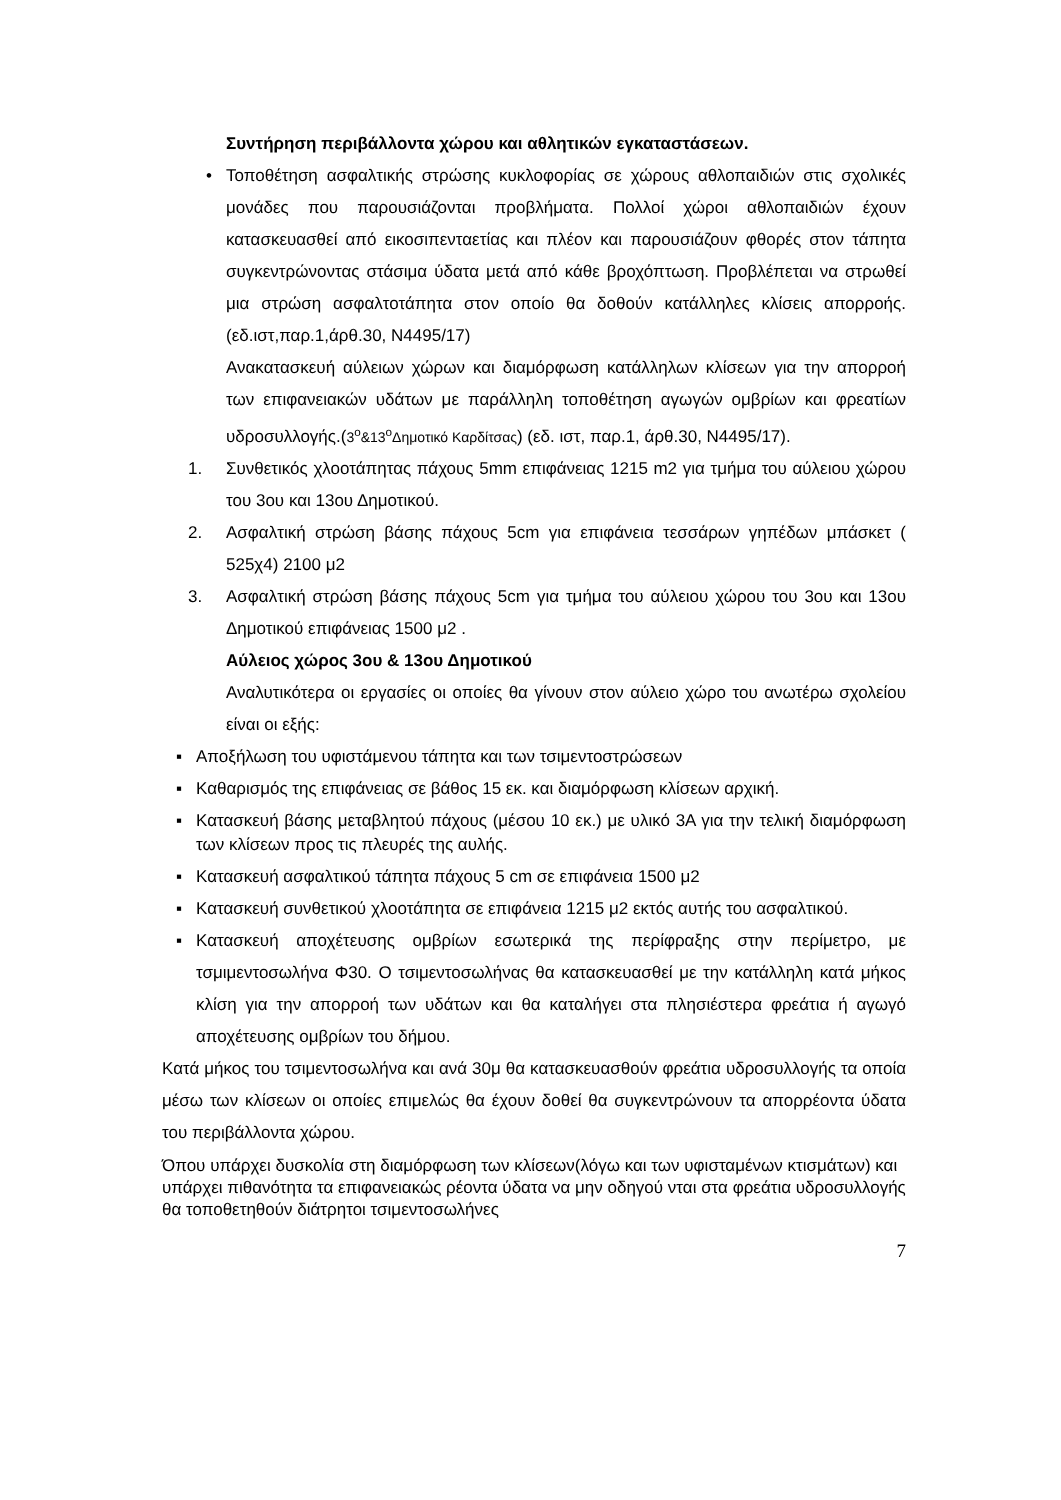Συντήρηση περιβάλλοντα χώρου και αθλητικών εγκαταστάσεων.
• Τοποθέτηση ασφαλτικής στρώσης κυκλοφορίας σε χώρους αθλοπαιδιών στις σχολικές μονάδες που παρουσιάζονται προβλήματα. Πολλοί χώροι αθλοπαιδιών έχουν κατασκευασθεί από εικοσιπενταετίας και πλέον και παρουσιάζουν φθορές στον τάπητα συγκεντρώνοντας στάσιμα ύδατα μετά από κάθε βροχόπτωση. Προβλέπεται να στρωθεί μια στρώση ασφαλτοτάπητα στον οποίο θα δοθούν κατάλληλες κλίσεις απορροής.(εδ.ιστ,παρ.1,άρθ.30, Ν4495/17)
Ανακατασκευή αύλειων χώρων και διαμόρφωση κατάλληλων κλίσεων για την απορροή των επιφανειακών υδάτων με παράλληλη τοποθέτηση αγωγών ομβρίων και φρεατίων υδροσυλλογής.(3<sup>ο</sup>&13<sup>ο</sup>Δημοτικό Καρδίτσας) (εδ. ιστ, παρ.1, άρθ.30, Ν4495/17).
1. Συνθετικός χλοοτάπητας πάχους 5mm επιφάνειας 1215 m2 για τμήμα του αύλειου χώρου του 3ου και 13ου Δημοτικού.
2. Ασφαλτική στρώση βάσης πάχους 5cm για επιφάνεια τεσσάρων γηπέδων μπάσκετ ( 525χ4) 2100 μ2
3. Ασφαλτική στρώση βάσης πάχους 5cm για τμήμα του αύλειου χώρου του 3ου και 13ου Δημοτικού επιφάνειας 1500 μ2 .
Αύλειος χώρος 3ου & 13ου Δημοτικού
Αναλυτικότερα οι εργασίες οι οποίες θα γίνουν στον αύλειο χώρο του ανωτέρω σχολείου είναι οι εξής:
▪ Αποξήλωση του υφιστάμενου τάπητα και των τσιμεντοστρώσεων
▪ Καθαρισμός της επιφάνειας σε βάθος 15 εκ. και διαμόρφωση κλίσεων αρχική.
▪
Κατασκευή βάσης μεταβλητού πάχους (μέσου 10 εκ.) με υλικό 3Α για την τελική διαμόρφωση των κλίσεων προς τις πλευρές της αυλής.
▪ Κατασκευή ασφαλτικού τάπητα πάχους 5 cm σε επιφάνεια 1500 μ2
▪ Κατασκευή συνθετικού χλοοτάπητα σε επιφάνεια 1215 μ2 εκτός αυτής του ασφαλτικού.
▪ Κατασκευή αποχέτευσης ομβρίων εσωτερικά της περίφραξης στην περίμετρο, με τσμιμεντοσωλήνα Φ30. Ο τσιμεντοσωλήνας θα κατασκευασθεί με την κατάλληλη κατά μήκος κλίση για την απορροή των υδάτων και θα καταλήγει στα πλησιέστερα φρεάτια ή αγωγό αποχέτευσης ομβρίων του δήμου.
Κατά μήκος του τσιμεντοσωλήνα και ανά 30μ θα κατασκευασθούν φρεάτια υδροσυλλογής τα οποία μέσω των κλίσεων οι οποίες επιμελώς θα έχουν δοθεί θα συγκεντρώνουν τα απορρέοντα ύδατα του περιβάλλοντα χώρου.
Όπου υπάρχει δυσκολία στη διαμόρφωση των κλίσεων(λόγω και των υφισταμένων κτισμάτων) και υπάρχει πιθανότητα τα επιφανειακώς ρέοντα ύδατα να μην οδηγού νται στα φρεάτια υδροσυλλογής θα τοποθετηθούν διάτρητοι τσιμεντοσωλήνες
7